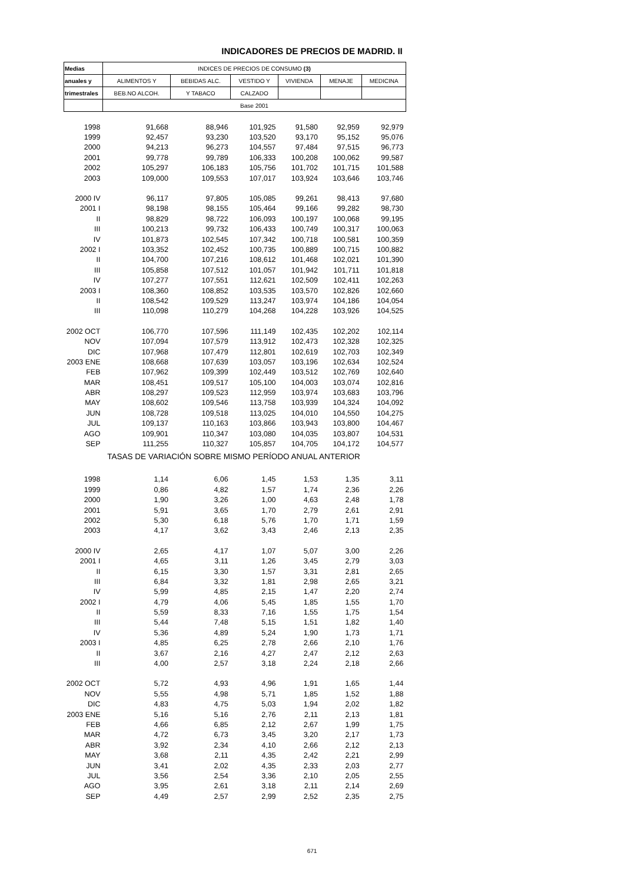INDICADORES DE PRECIOS DE MADRID. II
| Medias | INDICES DE PRECIOS DE CONSUMO (3) | | | | | |
| --- | --- | --- | --- | --- | --- | --- |
| anuales y | ALIMENTOS Y | BEBIDAS ALC. | VESTIDO Y | VIVIENDA | MENAJE | MEDICINA |
| trimestrales | BEB.NO ALCOH. | Y TABACO | CALZADO | | | |
| | Base 2001 | | | | | |
| 1998 | 91,668 | 88,946 | 101,925 | 91,580 | 92,959 | 92,979 |
| 1999 | 92,457 | 93,230 | 103,520 | 93,170 | 95,152 | 95,076 |
| 2000 | 94,213 | 96,273 | 104,557 | 97,484 | 97,515 | 96,773 |
| 2001 | 99,778 | 99,789 | 106,333 | 100,208 | 100,062 | 99,587 |
| 2002 | 105,297 | 106,183 | 105,756 | 101,702 | 101,715 | 101,588 |
| 2003 | 109,000 | 109,553 | 107,017 | 103,924 | 103,646 | 103,746 |
| 2000 IV | 96,117 | 97,805 | 105,085 | 99,261 | 98,413 | 97,680 |
| 2001 I | 98,198 | 98,155 | 105,464 | 99,166 | 99,282 | 98,730 |
| II | 98,829 | 98,722 | 106,093 | 100,197 | 100,068 | 99,195 |
| III | 100,213 | 99,732 | 106,433 | 100,749 | 100,317 | 100,063 |
| IV | 101,873 | 102,545 | 107,342 | 100,718 | 100,581 | 100,359 |
| 2002 I | 103,352 | 102,452 | 100,735 | 100,889 | 100,715 | 100,882 |
| II | 104,700 | 107,216 | 108,612 | 101,468 | 102,021 | 101,390 |
| III | 105,858 | 107,512 | 101,057 | 101,942 | 101,711 | 101,818 |
| IV | 107,277 | 107,551 | 112,621 | 102,509 | 102,411 | 102,263 |
| 2003 I | 108,360 | 108,852 | 103,535 | 103,570 | 102,826 | 102,660 |
| II | 108,542 | 109,529 | 113,247 | 103,974 | 104,186 | 104,054 |
| III | 110,098 | 110,279 | 104,268 | 104,228 | 103,926 | 104,525 |
| 2002 OCT | 106,770 | 107,596 | 111,149 | 102,435 | 102,202 | 102,114 |
| NOV | 107,094 | 107,579 | 113,912 | 102,473 | 102,328 | 102,325 |
| DIC | 107,968 | 107,479 | 112,801 | 102,619 | 102,703 | 102,349 |
| 2003 ENE | 108,668 | 107,639 | 103,057 | 103,196 | 102,634 | 102,524 |
| FEB | 107,962 | 109,399 | 102,449 | 103,512 | 102,769 | 102,640 |
| MAR | 108,451 | 109,517 | 105,100 | 104,003 | 103,074 | 102,816 |
| ABR | 108,297 | 109,523 | 112,959 | 103,974 | 103,683 | 103,796 |
| MAY | 108,602 | 109,546 | 113,758 | 103,939 | 104,324 | 104,092 |
| JUN | 108,728 | 109,518 | 113,025 | 104,010 | 104,550 | 104,275 |
| JUL | 109,137 | 110,163 | 103,866 | 103,943 | 103,800 | 104,467 |
| AGO | 109,901 | 110,347 | 103,080 | 104,035 | 103,807 | 104,531 |
| SEP | 111,255 | 110,327 | 105,857 | 104,705 | 104,172 | 104,577 |
| TASAS DE VARIACIÓN SOBRE MISMO PERÍODO ANUAL ANTERIOR | | | | | | |
| 1998 | 1,14 | 6,06 | 1,45 | 1,53 | 1,35 | 3,11 |
| 1999 | 0,86 | 4,82 | 1,57 | 1,74 | 2,36 | 2,26 |
| 2000 | 1,90 | 3,26 | 1,00 | 4,63 | 2,48 | 1,78 |
| 2001 | 5,91 | 3,65 | 1,70 | 2,79 | 2,61 | 2,91 |
| 2002 | 5,30 | 6,18 | 5,76 | 1,70 | 1,71 | 1,59 |
| 2003 | 4,17 | 3,62 | 3,43 | 2,46 | 2,13 | 2,35 |
| 2000 IV | 2,65 | 4,17 | 1,07 | 5,07 | 3,00 | 2,26 |
| 2001 I | 4,65 | 3,11 | 1,26 | 3,45 | 2,79 | 3,03 |
| II | 6,15 | 3,30 | 1,57 | 3,31 | 2,81 | 2,65 |
| III | 6,84 | 3,32 | 1,81 | 2,98 | 2,65 | 3,21 |
| IV | 5,99 | 4,85 | 2,15 | 1,47 | 2,20 | 2,74 |
| 2002 I | 4,79 | 4,06 | 5,45 | 1,85 | 1,55 | 1,70 |
| II | 5,59 | 8,33 | 7,16 | 1,55 | 1,75 | 1,54 |
| III | 5,44 | 7,48 | 5,15 | 1,51 | 1,82 | 1,40 |
| IV | 5,36 | 4,89 | 5,24 | 1,90 | 1,73 | 1,71 |
| 2003 I | 4,85 | 6,25 | 2,78 | 2,66 | 2,10 | 1,76 |
| II | 3,67 | 2,16 | 4,27 | 2,47 | 2,12 | 2,63 |
| III | 4,00 | 2,57 | 3,18 | 2,24 | 2,18 | 2,66 |
| 2002 OCT | 5,72 | 4,93 | 4,96 | 1,91 | 1,65 | 1,44 |
| NOV | 5,55 | 4,98 | 5,71 | 1,85 | 1,52 | 1,88 |
| DIC | 4,83 | 4,75 | 5,03 | 1,94 | 2,02 | 1,82 |
| 2003 ENE | 5,16 | 5,16 | 2,76 | 2,11 | 2,13 | 1,81 |
| FEB | 4,66 | 6,85 | 2,12 | 2,67 | 1,99 | 1,75 |
| MAR | 4,72 | 6,73 | 3,45 | 3,20 | 2,17 | 1,73 |
| ABR | 3,92 | 2,34 | 4,10 | 2,66 | 2,12 | 2,13 |
| MAY | 3,68 | 2,11 | 4,35 | 2,42 | 2,21 | 2,99 |
| JUN | 3,41 | 2,02 | 4,35 | 2,33 | 2,03 | 2,77 |
| JUL | 3,56 | 2,54 | 3,36 | 2,10 | 2,05 | 2,55 |
| AGO | 3,95 | 2,61 | 3,18 | 2,11 | 2,14 | 2,69 |
| SEP | 4,49 | 2,57 | 2,99 | 2,52 | 2,35 | 2,75 |
671